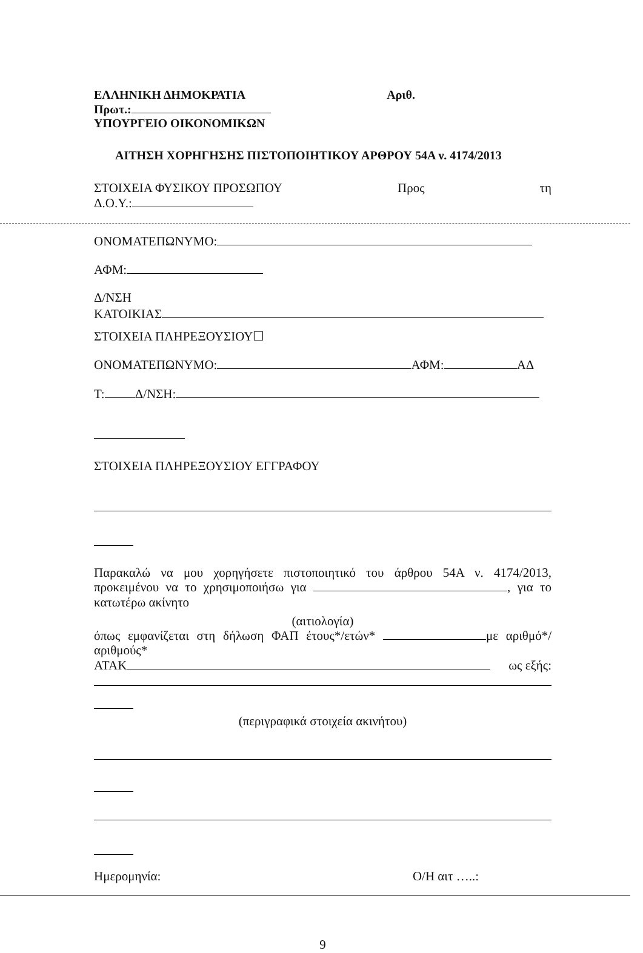ΕΛΛΗΝΙΚΗ ΔΗΜΟΚΡΑΤΙΑ Αριθ.
Πρωτ.:
ΥΠΟΥΡΓΕΙΟ ΟΙΚΟΝΟΜΙΚΩΝ
ΑΙΤΗΣΗ ΧΟΡΗΓΗΣΗΣ ΠΙΣΤΟΠΟΙΗΤΙΚΟΥ ΑΡΘΡΟΥ 54Α ν. 4174/2013
ΣΤΟΙΧΕΙΑ ΦΥΣΙΚΟΥ ΠΡΟΣΩΠΟΥ Προς τη
Δ.Ο.Υ.:
ΟΝΟΜΑΤΕΠΩΝΥΜΟ:
ΑΦΜ:
Δ/ΝΣΗ
ΚΑΤΟΙΚΙΑΣ
ΣΤΟΙΧΕΙΑ ΠΛΗΡΕΞΟΥΣΙΟΥ☐
ΟΝΟΜΑΤΕΠΩΝΥΜΟ: ΑΦΜ: ΑΔ
Τ: Δ/ΝΣΗ:
ΣΤΟΙΧΕΙΑ ΠΛΗΡΕΞΟΥΣΙΟΥ ΕΓΓΡΑΦΟΥ
Παρακαλώ να μου χορηγήσετε πιστοποιητικό του άρθρου 54Α ν. 4174/2013, προκειμένου να το χρησιμοποιήσω για , για το κατωτέρω ακίνητο
(αιτιολογία)
όπως εμφανίζεται στη δήλωση ΦΑΠ έτους*/ετών* με αριθμό*/αριθμούς*
ΑΤΑΚ ως εξής:
(περιγραφικά στοιχεία ακινήτου)
Ημερομηνία: Ο/Η αιτ …..:
9